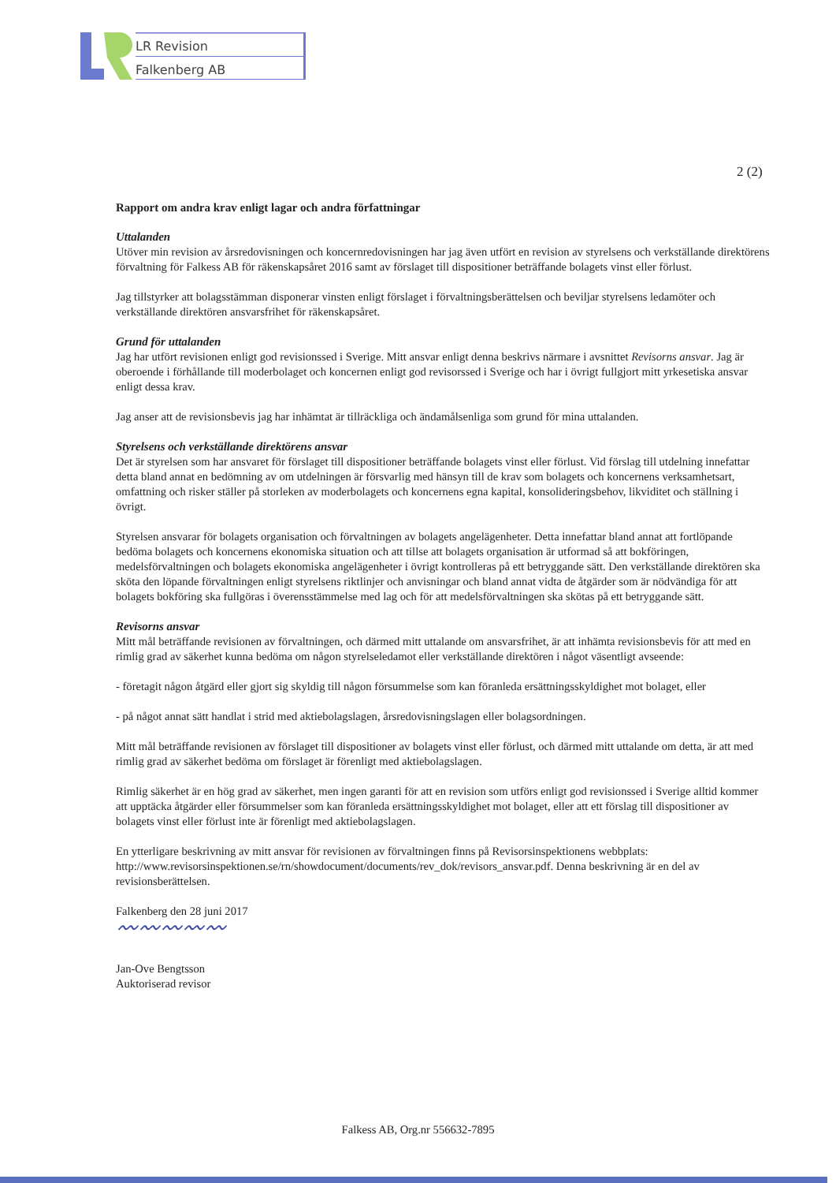LR Revision
Falkenberg AB
2 (2)
Rapport om andra krav enligt lagar och andra författningar
Uttalanden
Utöver min revision av årsredovisningen och koncernredovisningen har jag även utfört en revision av styrelsens och verkställande direktörens förvaltning för Falkess AB för räkenskapsåret 2016 samt av förslaget till dispositioner beträffande bolagets vinst eller förlust.
Jag tillstyrker att bolagsstämman disponerar vinsten enligt förslaget i förvaltningsberättelsen och beviljar styrelsens ledamöter och verkställande direktören ansvarsfrihet för räkenskapsåret.
Grund för uttalanden
Jag har utfört revisionen enligt god revisionssed i Sverige. Mitt ansvar enligt denna beskrivs närmare i avsnittet Revisorns ansvar. Jag är oberoende i förhållande till moderbolaget och koncernen enligt god revisorssed i Sverige och har i övrigt fullgjort mitt yrkesetiska ansvar enligt dessa krav.
Jag anser att de revisionsbevis jag har inhämtat är tillräckliga och ändamålsenliga som grund för mina uttalanden.
Styrelsens och verkställande direktörens ansvar
Det är styrelsen som har ansvaret för förslaget till dispositioner beträffande bolagets vinst eller förlust. Vid förslag till utdelning innefattar detta bland annat en bedömning av om utdelningen är försvarlig med hänsyn till de krav som bolagets och koncernens verksamhetsart, omfattning och risker ställer på storleken av moderbolagets och koncernens egna kapital, konsolideringsbehov, likviditet och ställning i övrigt.
Styrelsen ansvarar för bolagets organisation och förvaltningen av bolagets angelägenheter. Detta innefattar bland annat att fortlöpande bedöma bolagets och koncernens ekonomiska situation och att tillse att bolagets organisation är utformad så att bokföringen, medelsförvaltningen och bolagets ekonomiska angelägenheter i övrigt kontrolleras på ett betryggande sätt. Den verkställande direktören ska sköta den löpande förvaltningen enligt styrelsens riktlinjer och anvisningar och bland annat vidta de åtgärder som är nödvändiga för att bolagets bokföring ska fullgöras i överensstämmelse med lag och för att medelsförvaltningen ska skötas på ett betryggande sätt.
Revisorns ansvar
Mitt mål beträffande revisionen av förvaltningen, och därmed mitt uttalande om ansvarsfrihet, är att inhämta revisionsbevis för att med en rimlig grad av säkerhet kunna bedöma om någon styrelseledamot eller verkställande direktören i något väsentligt avseende:
- företagit någon åtgärd eller gjort sig skyldig till någon försummelse som kan föranleda ersättningsskyldighet mot bolaget, eller
- på något annat sätt handlat i strid med aktiebolagslagen, årsredovisningslagen eller bolagsordningen.
Mitt mål beträffande revisionen av förslaget till dispositioner av bolagets vinst eller förlust, och därmed mitt uttalande om detta, är att med rimlig grad av säkerhet bedöma om förslaget är förenligt med aktiebolagslagen.
Rimlig säkerhet är en hög grad av säkerhet, men ingen garanti för att en revision som utförs enligt god revisionssed i Sverige alltid kommer att upptäcka åtgärder eller försummelser som kan föranleda ersättningsskyldighet mot bolaget, eller att ett förslag till dispositioner av bolagets vinst eller förlust inte är förenligt med aktiebolagslagen.
En ytterligare beskrivning av mitt ansvar för revisionen av förvaltningen finns på Revisorsinspektionens webbplats: http://www.revisorsinspektionen.se/rn/showdocument/documents/rev_dok/revisors_ansvar.pdf. Denna beskrivning är en del av revisionsberättelsen.
Falkenberg den 28 juni 2017
〰〰〰〰〰
Jan-Ove Bengtsson
Auktoriserad revisor
Falkess AB, Org.nr 556632-7895